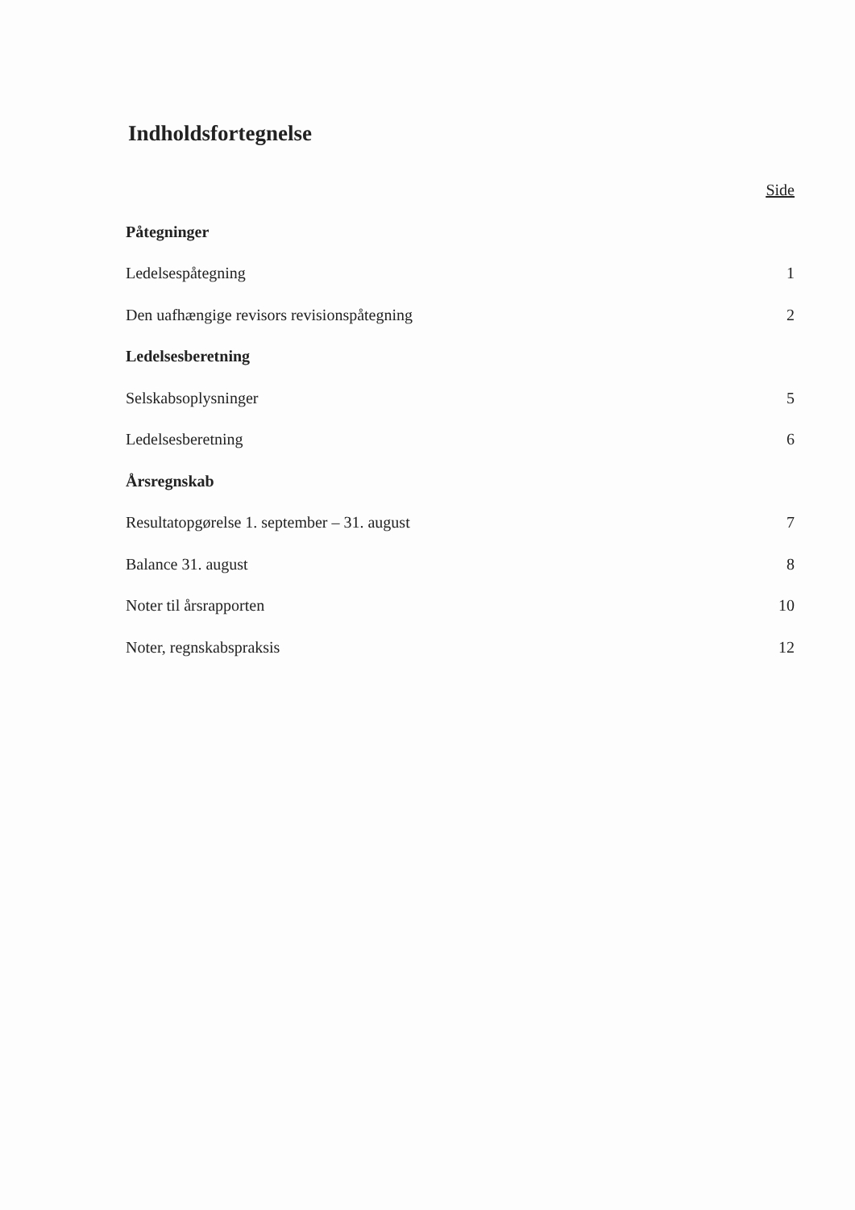Indholdsfortegnelse
Side
Påtegninger
Ledelsespåtegning 1
Den uafhængige revisors revisionspåtegning 2
Ledelsesberetning
Selskabsoplysninger 5
Ledelsesberetning 6
Årsregnskab
Resultatopgørelse 1. september – 31. august 7
Balance 31. august 8
Noter til årsrapporten 10
Noter, regnskabspraksis 12